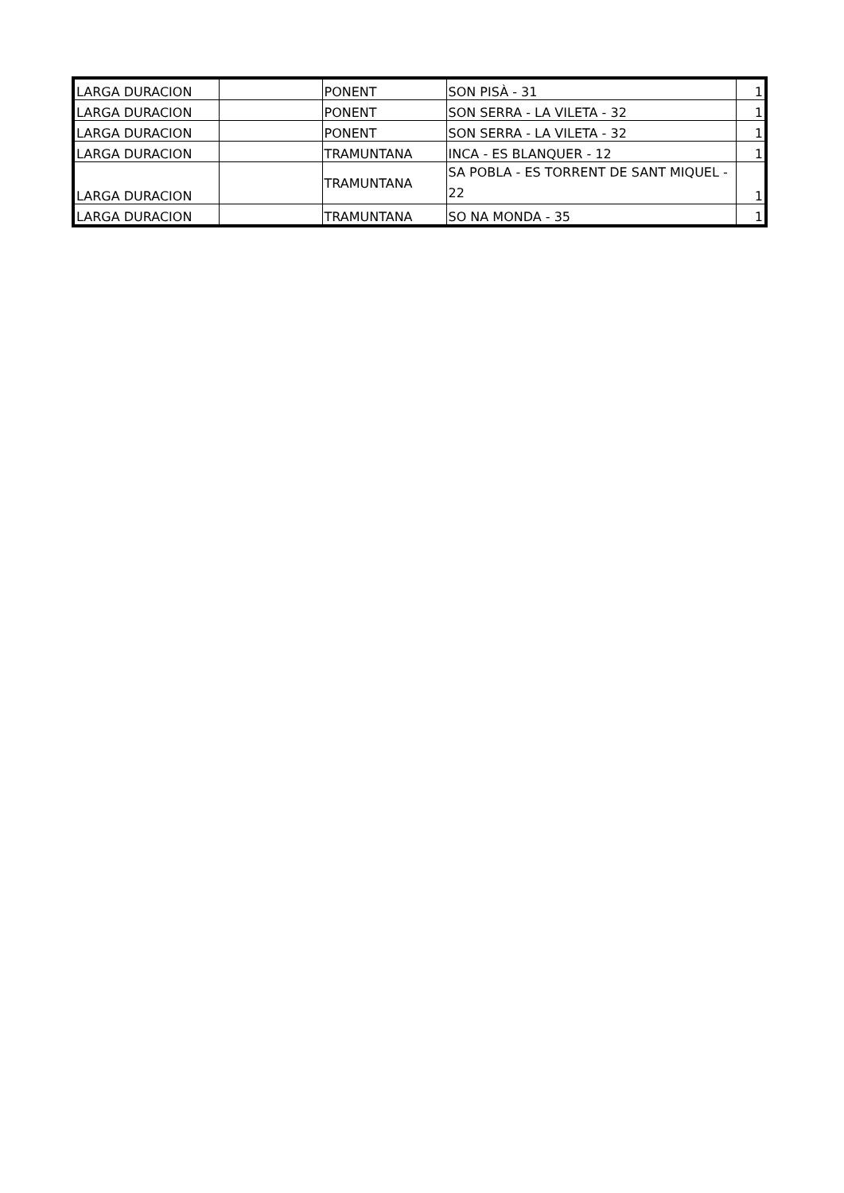| LARGA DURACION | | PONENT | SON PISÀ - 31 | 1 |
| LARGA DURACION | | PONENT | SON SERRA - LA VILETA - 32 | 1 |
| LARGA DURACION | | PONENT | SON SERRA - LA VILETA - 32 | 1 |
| LARGA DURACION | | TRAMUNTANA | INCA - ES BLANQUER - 12 | 1 |
| LARGA DURACION | | TRAMUNTANA | SA POBLA - ES TORRENT DE SANT MIQUEL - 22 | 1 |
| LARGA DURACION | | TRAMUNTANA | SO NA MONDA - 35 | 1 |